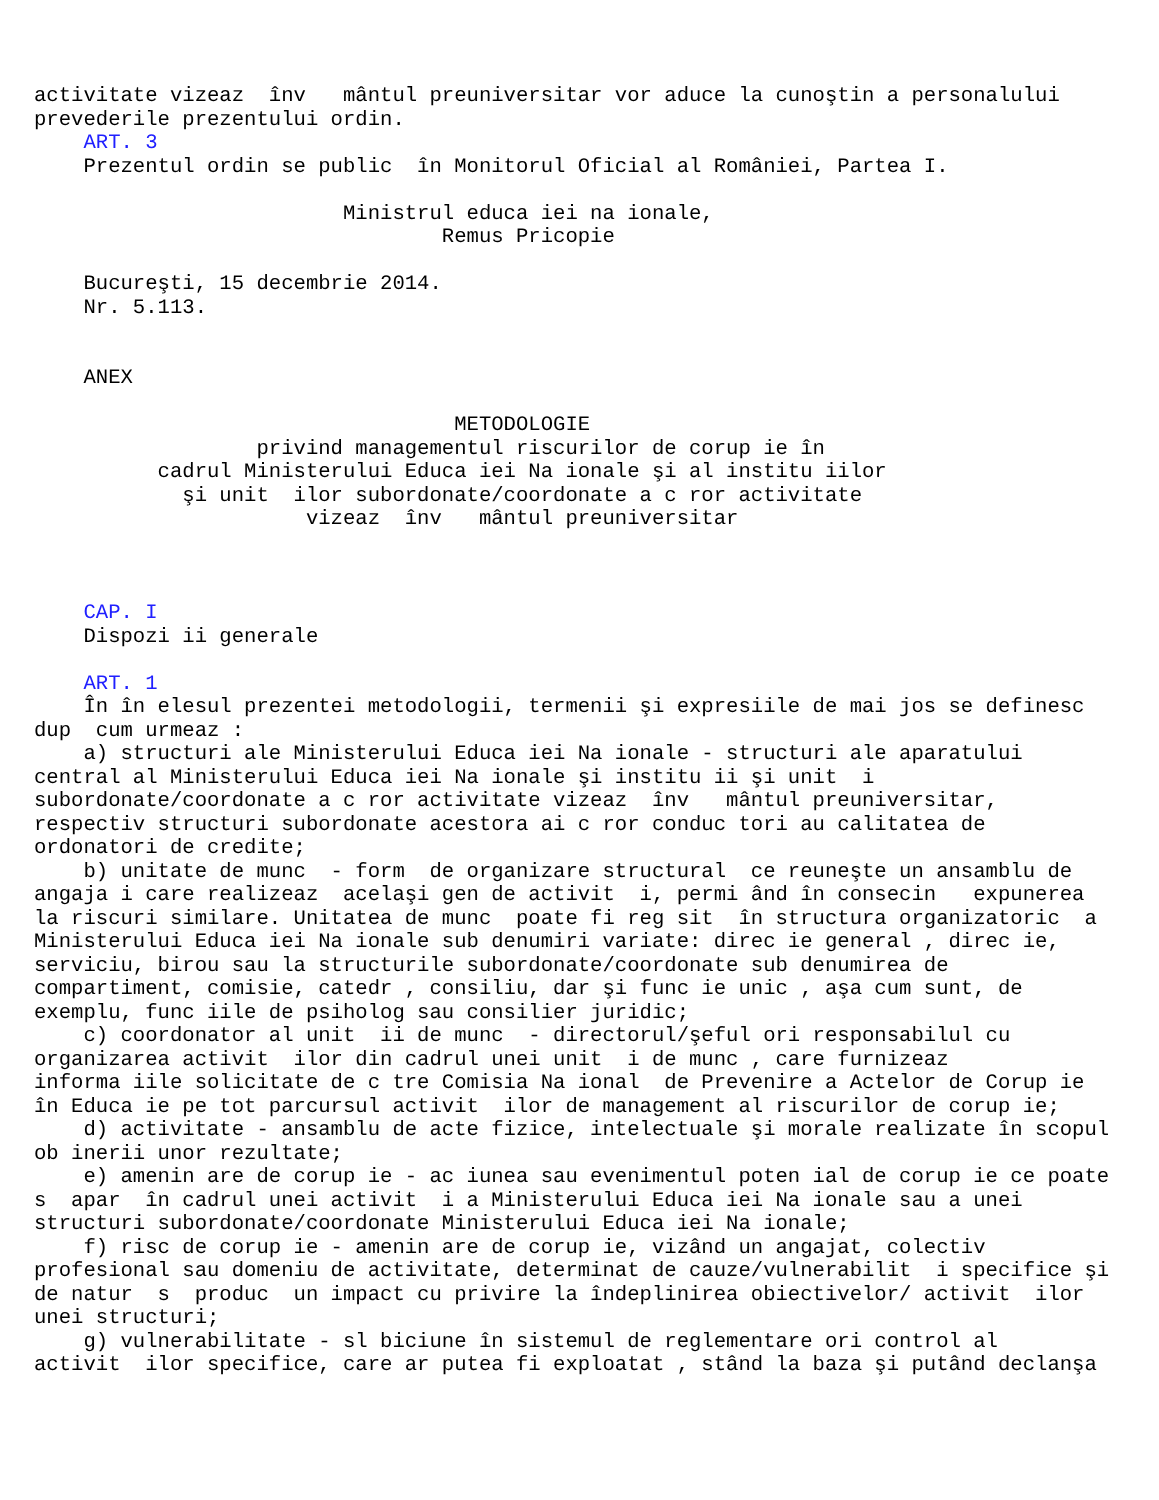activitate vizeaz  înv   mântul preuniversitar vor aduce la cunoştin a personalului
prevederile prezentului ordin.
    ART. 3
    Prezentul ordin se public  în Monitorul Oficial al României, Partea I.

                         Ministrul educa iei na ionale,
                                 Remus Pricopie

    Bucureşti, 15 decembrie 2014.
    Nr. 5.113.


    ANEX

                                  METODOLOGIE
                  privind managementul riscurilor de corup ie în
          cadrul Ministerului Educa iei Na ionale şi al institu iilor
            şi unit  ilor subordonate/coordonate a c ror activitate
                      vizeaz  înv   mântul preuniversitar



    CAP. I
    Dispozi ii generale

    ART. 1
    În în elesul prezentei metodologii, termenii şi expresiile de mai jos se definesc
dup  cum urmeaz :
    a) structuri ale Ministerului Educa iei Na ionale - structuri ale aparatului
central al Ministerului Educa iei Na ionale şi institu ii şi unit  i
subordonate/coordonate a c ror activitate vizeaz  înv   mântul preuniversitar,
respectiv structuri subordonate acestora ai c ror conduc tori au calitatea de
ordonatori de credite;
    b) unitate de munc  - form  de organizare structural  ce reuneşte un ansamblu de
angaja i care realizeaz  acelaşi gen de activit  i, permi ând în consecin   expunerea
la riscuri similare. Unitatea de munc  poate fi reg sit  în structura organizatoric  a
Ministerului Educa iei Na ionale sub denumiri variate: direc ie general , direc ie,
serviciu, birou sau la structurile subordonate/coordonate sub denumirea de
compartiment, comisie, catedr , consiliu, dar şi func ie unic , aşa cum sunt, de
exemplu, func iile de psiholog sau consilier juridic;
    c) coordonator al unit  ii de munc  - directorul/şeful ori responsabilul cu
organizarea activit  ilor din cadrul unei unit  i de munc , care furnizeaz
informa iile solicitate de c tre Comisia Na ional  de Prevenire a Actelor de Corup ie
în Educa ie pe tot parcursul activit  ilor de management al riscurilor de corup ie;
    d) activitate - ansamblu de acte fizice, intelectuale şi morale realizate în scopul
ob inerii unor rezultate;
    e) amenin are de corup ie - ac iunea sau evenimentul poten ial de corup ie ce poate
s  apar  în cadrul unei activit  i a Ministerului Educa iei Na ionale sau a unei
structuri subordonate/coordonate Ministerului Educa iei Na ionale;
    f) risc de corup ie - amenin are de corup ie, vizând un angajat, colectiv
profesional sau domeniu de activitate, determinat de cauze/vulnerabilit  i specifice şi
de natur  s  produc  un impact cu privire la îndeplinirea obiectivelor/ activit  ilor
unei structuri;
    g) vulnerabilitate - sl biciune în sistemul de reglementare ori control al
activit  ilor specifice, care ar putea fi exploatat , stând la baza şi putând declanşa